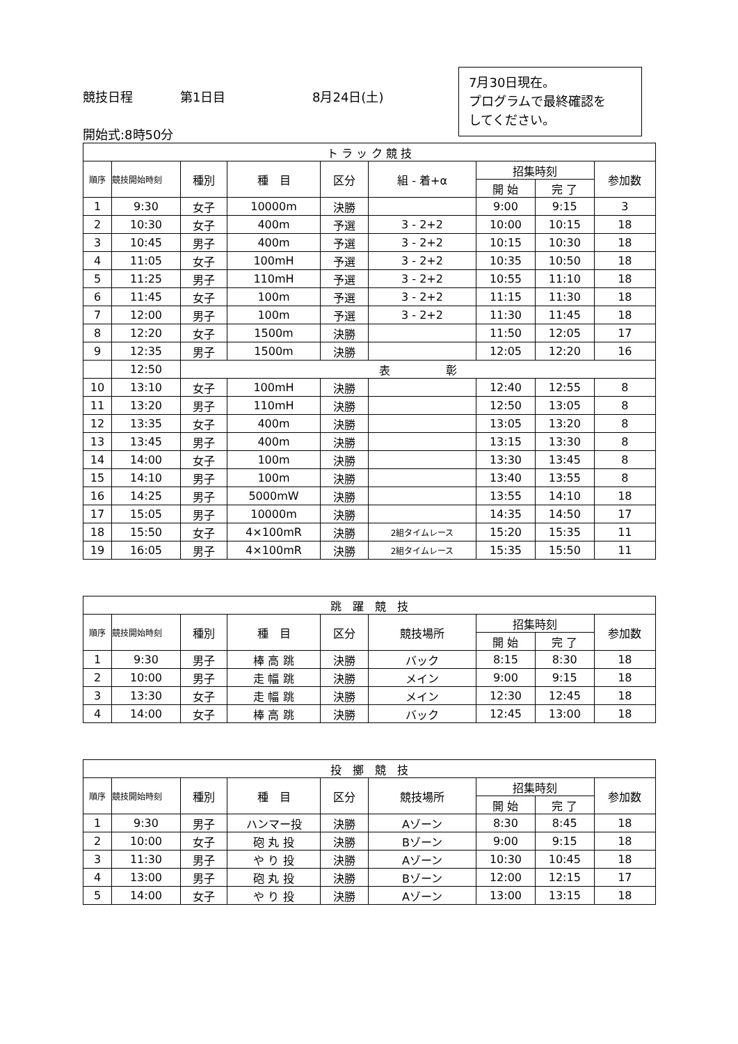7月30日現在。
プログラムで最終確認を
してください。
競技日程 第1日目 8月24日(土)
開始式:8時50分
| ト ラ ッ ク 競 技 | | | | | | | | |
| --- | --- | --- | --- | --- | --- | --- | --- | --- |
| 順序 | 競技開始時刻 | 種別 | 種 目 | 区分 | 組 - 着+α | 招集時刻 | | 参加数 |
| | | | | | | 開 始 | 完 了 | |
| 1 | 9:30 | 女子 | 10000m | 決勝 | | 9:00 | 9:15 | 3 |
| 2 | 10:30 | 女子 | 400m | 予選 | 3 - 2+2 | 10:00 | 10:15 | 18 |
| 3 | 10:45 | 男子 | 400m | 予選 | 3 - 2+2 | 10:15 | 10:30 | 18 |
| 4 | 11:05 | 女子 | 100mH | 予選 | 3 - 2+2 | 10:35 | 10:50 | 18 |
| 5 | 11:25 | 男子 | 110mH | 予選 | 3 - 2+2 | 10:55 | 11:10 | 18 |
| 6 | 11:45 | 女子 | 100m | 予選 | 3 - 2+2 | 11:15 | 11:30 | 18 |
| 7 | 12:00 | 男子 | 100m | 予選 | 3 - 2+2 | 11:30 | 11:45 | 18 |
| 8 | 12:20 | 女子 | 1500m | 決勝 | | 11:50 | 12:05 | 17 |
| 9 | 12:35 | 男子 | 1500m | 決勝 | | 12:05 | 12:20 | 16 |
| | 12:50 | 表 彰 | | | | | | |
| 10 | 13:10 | 女子 | 100mH | 決勝 | | 12:40 | 12:55 | 8 |
| 11 | 13:20 | 男子 | 110mH | 決勝 | | 12:50 | 13:05 | 8 |
| 12 | 13:35 | 女子 | 400m | 決勝 | | 13:05 | 13:20 | 8 |
| 13 | 13:45 | 男子 | 400m | 決勝 | | 13:15 | 13:30 | 8 |
| 14 | 14:00 | 女子 | 100m | 決勝 | | 13:30 | 13:45 | 8 |
| 15 | 14:10 | 男子 | 100m | 決勝 | | 13:40 | 13:55 | 8 |
| 16 | 14:25 | 男子 | 5000mW | 決勝 | | 13:55 | 14:10 | 18 |
| 17 | 15:05 | 男子 | 10000m | 決勝 | | 14:35 | 14:50 | 17 |
| 18 | 15:50 | 女子 | 4×100mR | 決勝 | 2組タイムレース | 15:20 | 15:35 | 11 |
| 19 | 16:05 | 男子 | 4×100mR | 決勝 | 2組タイムレース | 15:35 | 15:50 | 11 |
| 跳 躍 競 技 | | | | | | | | |
| --- | --- | --- | --- | --- | --- | --- | --- | --- |
| 順序 | 競技開始時刻 | 種別 | 種 目 | 区分 | 競技場所 | 招集時刻 | | 参加数 |
| | | | | | | 開 始 | 完 了 | |
| 1 | 9:30 | 男子 | 棒 高 跳 | 決勝 | バック | 8:15 | 8:30 | 18 |
| 2 | 10:00 | 男子 | 走 幅 跳 | 決勝 | メイン | 9:00 | 9:15 | 18 |
| 3 | 13:30 | 女子 | 走 幅 跳 | 決勝 | メイン | 12:30 | 12:45 | 18 |
| 4 | 14:00 | 女子 | 棒 高 跳 | 決勝 | バック | 12:45 | 13:00 | 18 |
| 投 擲 競 技 | | | | | | | | |
| --- | --- | --- | --- | --- | --- | --- | --- | --- |
| 順序 | 競技開始時刻 | 種別 | 種 目 | 区分 | 競技場所 | 招集時刻 | | 参加数 |
| | | | | | | 開 始 | 完 了 | |
| 1 | 9:30 | 男子 | ハンマー投 | 決勝 | Aゾーン | 8:30 | 8:45 | 18 |
| 2 | 10:00 | 女子 | 砲 丸 投 | 決勝 | Bゾーン | 9:00 | 9:15 | 18 |
| 3 | 11:30 | 男子 | や り 投 | 決勝 | Aゾーン | 10:30 | 10:45 | 18 |
| 4 | 13:00 | 男子 | 砲 丸 投 | 決勝 | Bゾーン | 12:00 | 12:15 | 17 |
| 5 | 14:00 | 女子 | や り 投 | 決勝 | Aゾーン | 13:00 | 13:15 | 18 |